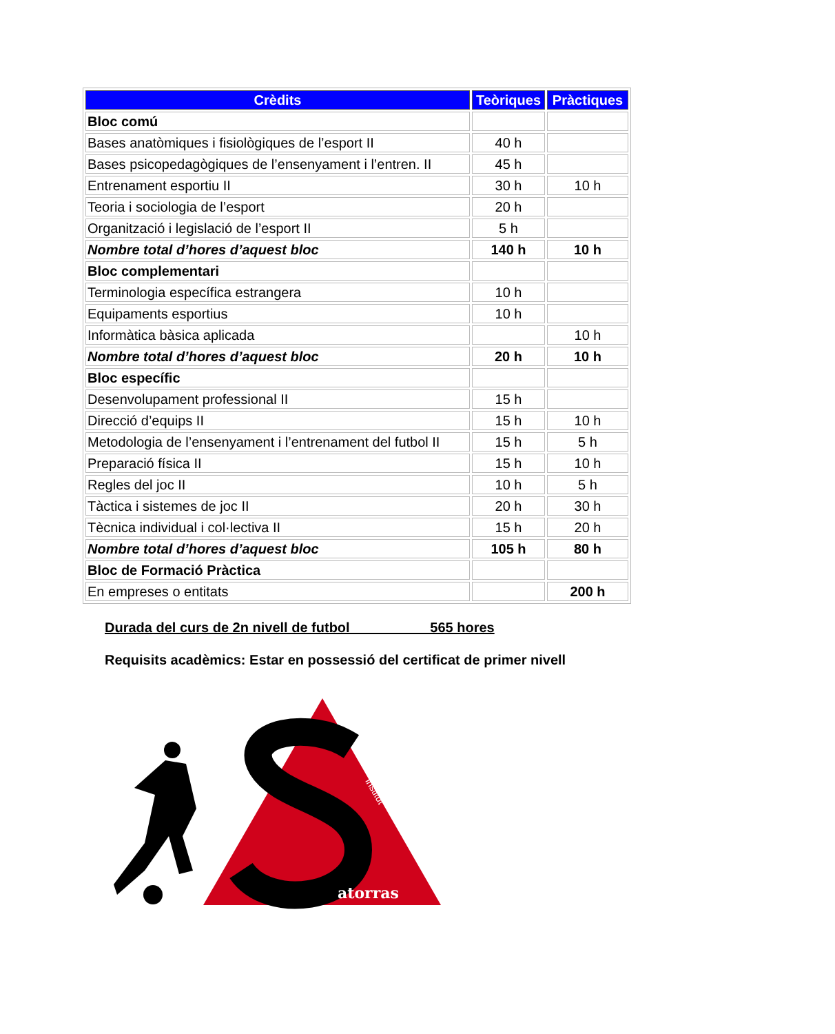| Crèdits | Teòriques | Pràctiques |
| --- | --- | --- |
| Bloc comú | | |
| Bases anatòmiques i fisiològiques de l’esport II | 40 h | |
| Bases psicopedagògiques de l’ensenyament i l’entren. II | 45 h | |
| Entrenament esportiu II | 30 h | 10 h |
| Teoria i sociologia de l’esport | 20 h | |
| Organització i legislació de l’esport II | 5 h | |
| Nombre total d’hores d’aquest bloc | 140 h | 10 h |
| Bloc complementari | | |
| Terminologia específica estrangera | 10 h | |
| Equipaments esportius | 10 h | |
| Informàtica bàsica aplicada | | 10 h |
| Nombre total d’hores d’aquest bloc | 20 h | 10 h |
| Bloc específic | | |
| Desenvolupament professional II | 15 h | |
| Direcció d’equips II | 15 h | 10 h |
| Metodologia de l’ensenyament i l’entrenament del futbol II | 15 h | 5 h |
| Preparació física II | 15 h | 10 h |
| Regles del joc II | 10 h | 5 h |
| Tàctica i sistemes de joc II | 20 h | 30 h |
| Tècnica individual i col·lectiva II | 15 h | 20 h |
| Nombre total d’hores d’aquest bloc | 105 h | 80 h |
| Bloc de Formació Pràctica | | |
| En empreses o entitats | | 200 h |
Durada del curs de 2n nivell de futbol 565 hores
Requisits acadèmics: Estar en possessió del certificat de primer nivell
atorras
institut